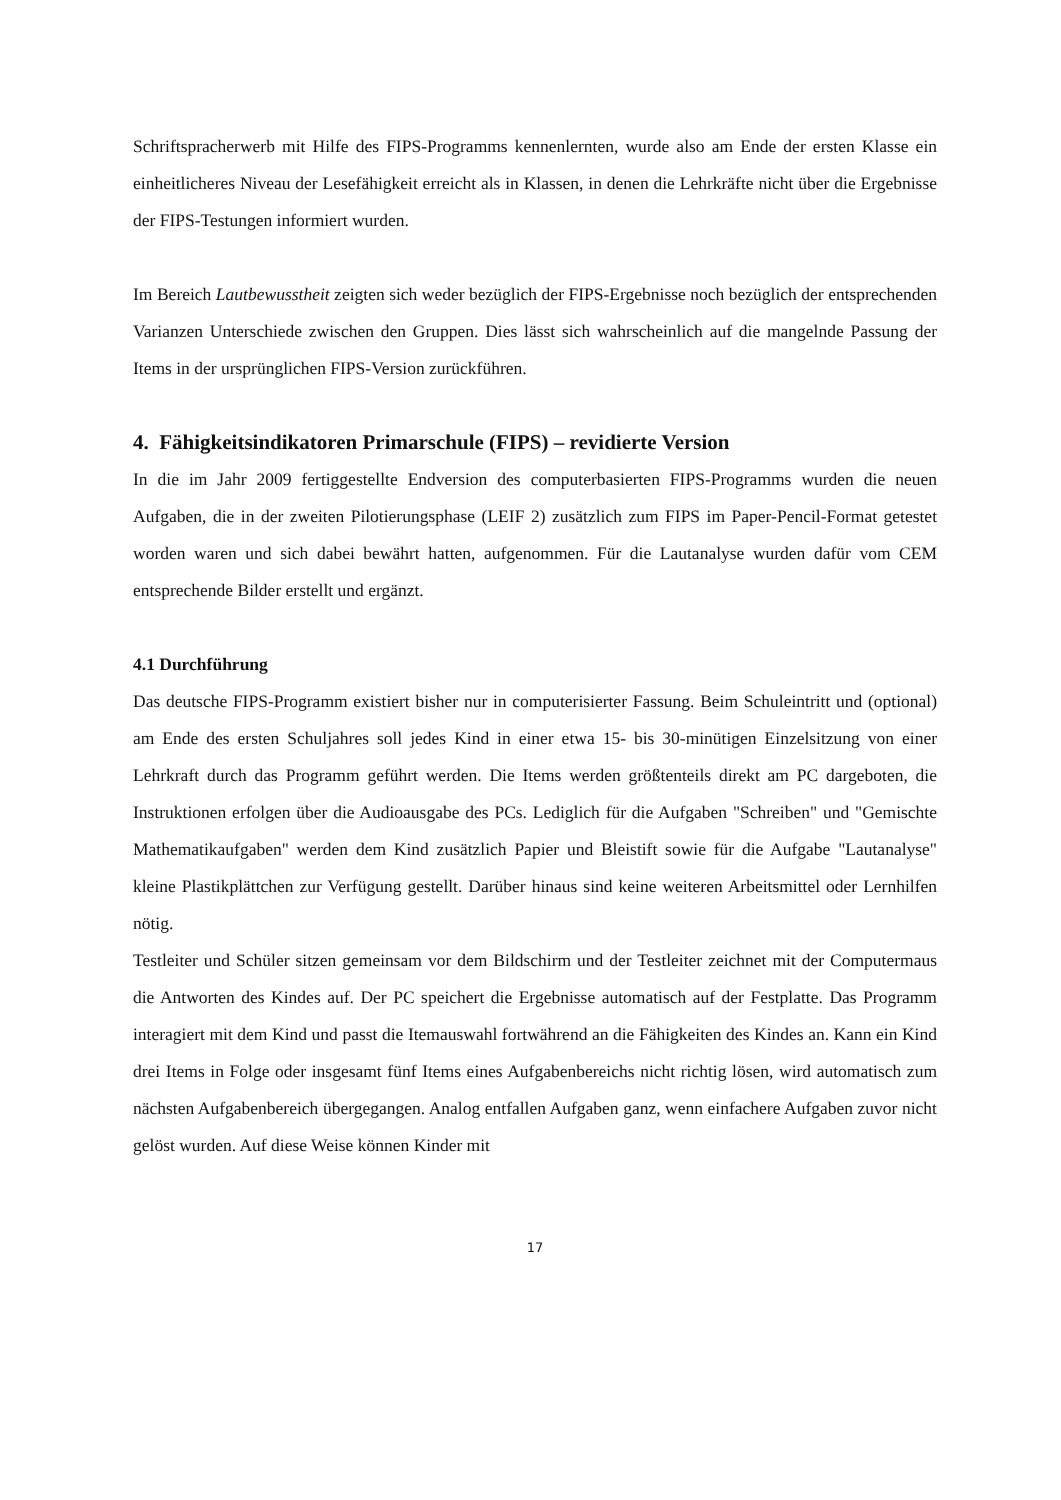Schriftspracherwerb mit Hilfe des FIPS-Programms kennenlernten, wurde also am Ende der ersten Klasse ein einheitlicheres Niveau der Lesefähigkeit erreicht als in Klassen, in denen die Lehrkräfte nicht über die Ergebnisse der FIPS-Testungen informiert wurden.
Im Bereich Lautbewusstheit zeigten sich weder bezüglich der FIPS-Ergebnisse noch bezüglich der entsprechenden Varianzen Unterschiede zwischen den Gruppen. Dies lässt sich wahrscheinlich auf die mangelnde Passung der Items in der ursprünglichen FIPS-Version zurückführen.
4. Fähigkeitsindikatoren Primarschule (FIPS) – revidierte Version
In die im Jahr 2009 fertiggestellte Endversion des computerbasierten FIPS-Programms wurden die neuen Aufgaben, die in der zweiten Pilotierungsphase (LEIF 2) zusätzlich zum FIPS im Paper-Pencil-Format getestet worden waren und sich dabei bewährt hatten, aufgenommen. Für die Lautanalyse wurden dafür vom CEM entsprechende Bilder erstellt und ergänzt.
4.1 Durchführung
Das deutsche FIPS-Programm existiert bisher nur in computerisierter Fassung. Beim Schuleintritt und (optional) am Ende des ersten Schuljahres soll jedes Kind in einer etwa 15- bis 30-minütigen Einzelsitzung von einer Lehrkraft durch das Programm geführt werden. Die Items werden größtenteils direkt am PC dargeboten, die Instruktionen erfolgen über die Audioausgabe des PCs. Lediglich für die Aufgaben "Schreiben" und "Gemischte Mathematikaufgaben" werden dem Kind zusätzlich Papier und Bleistift sowie für die Aufgabe "Lautanalyse" kleine Plastikplättchen zur Verfügung gestellt. Darüber hinaus sind keine weiteren Arbeitsmittel oder Lernhilfen nötig.
Testleiter und Schüler sitzen gemeinsam vor dem Bildschirm und der Testleiter zeichnet mit der Computermaus die Antworten des Kindes auf. Der PC speichert die Ergebnisse automatisch auf der Festplatte. Das Programm interagiert mit dem Kind und passt die Itemauswahl fortwährend an die Fähigkeiten des Kindes an. Kann ein Kind drei Items in Folge oder insgesamt fünf Items eines Aufgabenbereichs nicht richtig lösen, wird automatisch zum nächsten Aufgabenbereich übergegangen. Analog entfallen Aufgaben ganz, wenn einfachere Aufgaben zuvor nicht gelöst wurden. Auf diese Weise können Kinder mit
17